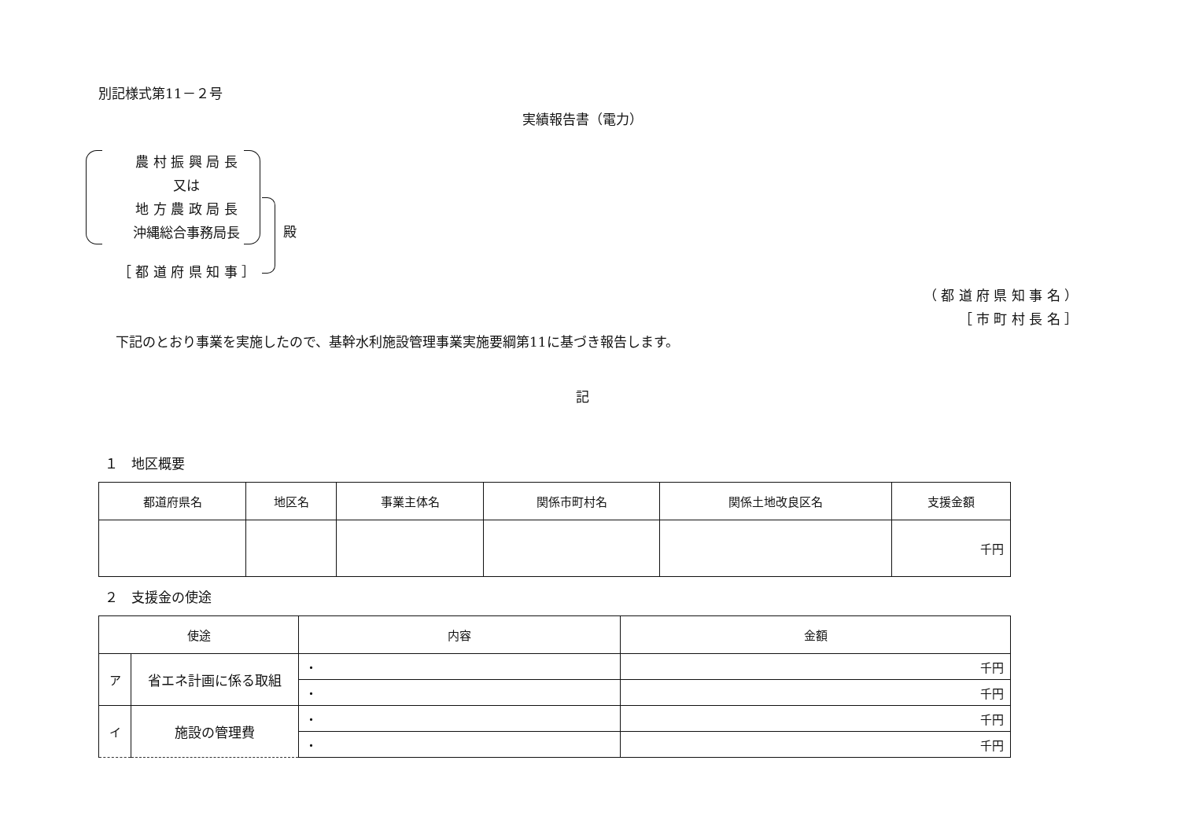別記様式第11－２号
実績報告書（電力）
農 村 振 興 局 長
又は
地 方 農 政 局 長
沖縄総合事務局長
［ 都 道 府 県 知 事 ］
殿
（ 都 道 府 県 知 事 名 ）
［ 市 町 村 長 名 ］
下記のとおり事業を実施したので、基幹水利施設管理事業実施要綱第11に基づき報告します。
記
１　地区概要
| 都道府県名 | 地区名 | 事業主体名 | 関係市町村名 | 関係土地改良区名 | 支援金額 |
| --- | --- | --- | --- | --- | --- |
| | | | | | 千円 |
２　支援金の使途
| 使途 | | 内容 | 金額 |
| --- | --- | --- | --- |
| ア | 省エネ計画に係る取組 | ・ | 千円 |
| | | ・ | 千円 |
| イ | 施設の管理費 | ・ | 千円 |
| | | ・ | 千円 |